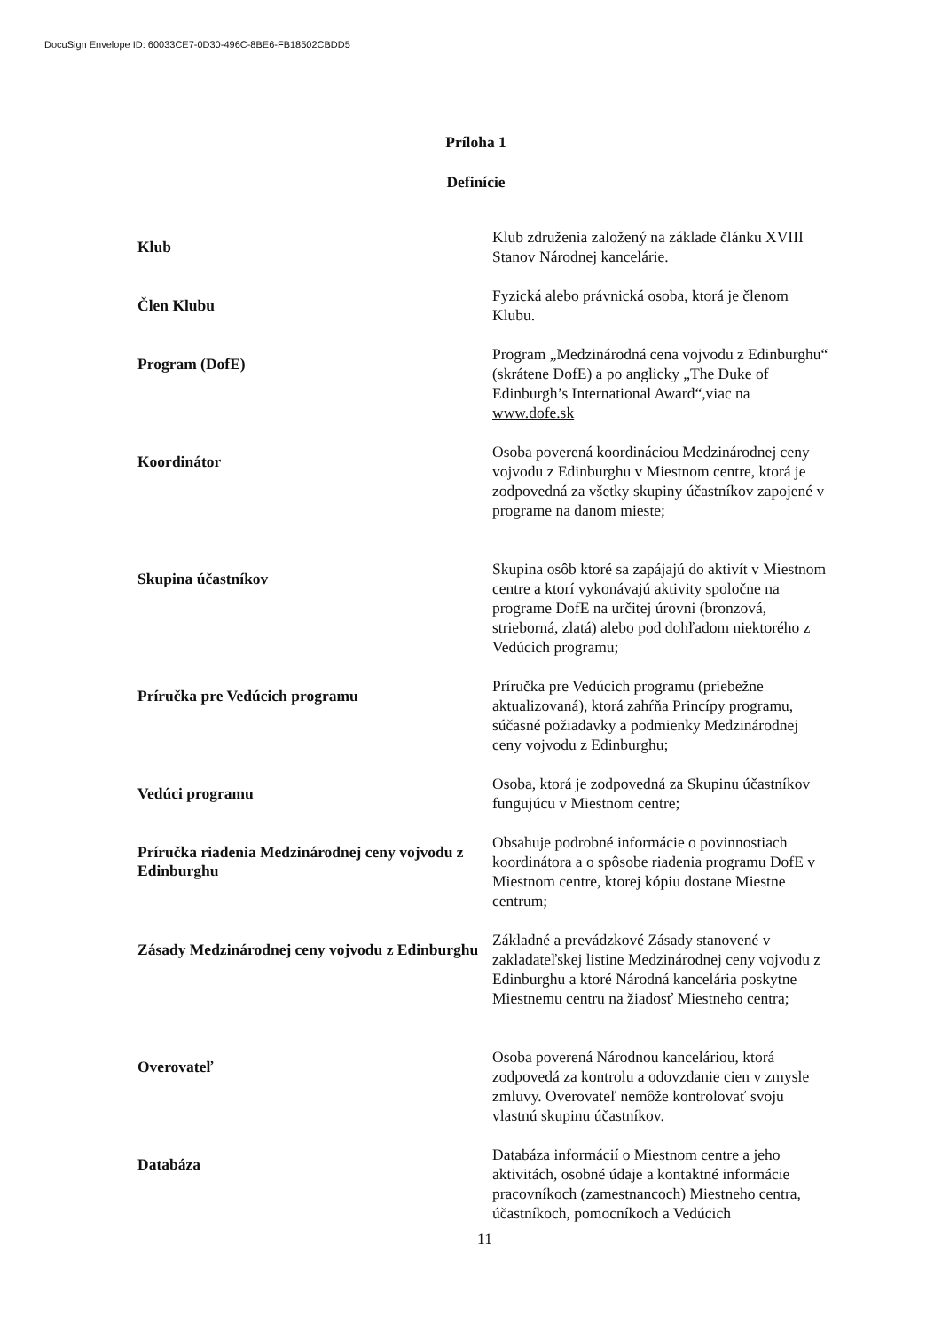DocuSign Envelope ID: 60033CE7-0D30-496C-8BE6-FB18502CBDD5
Príloha 1
Definície
Klub
Klub združenia založený na základe článku XVIII Stanov Národnej kancelárie.
Člen Klubu
Fyzická alebo právnická osoba, ktorá je členom Klubu.
Program (DofE)
Program „Medzinárodná cena vojvodu z Edinburghu“ (skrátene DofE) a po anglicky „The Duke of Edinburgh’s International Award“,viac na www.dofe.sk
Koordinátor
Osoba poverená koordináciou Medzinárodnej ceny vojvodu z Edinburghu v Miestnom centre, ktorá je zodpovedná za všetky skupiny účastníkov zapojené v programe na danom mieste;
Skupina účastníkov
Skupina osôb ktoré sa zapájajú do aktivít v Miestnom centre a ktorí vykonávajú aktivity spoločne na programe DofE na určitej úrovni (bronzová, strieborná, zlatá) alebo pod dohľadom niektorého z Vedúcich programu;
Príručka pre Vedúcich programu
Príručka pre Vedúcich programu (priebežne aktualizovaná), ktorá zahŕňa Princípy programu, súčasné požiadavky a podmienky Medzinárodnej ceny vojvodu z Edinburghu;
Vedúci programu
Osoba, ktorá je zodpovedná za Skupinu účastníkov fungujúcu v Miestnom centre;
Príručka riadenia Medzinárodnej ceny vojvodu z Edinburghu
Obsahuje podrobné informácie o povinnostiach koordinátora a o spôsobe riadenia programu DofE v Miestnom centre, ktorej kópiu dostane Miestne centrum;
Zásady Medzinárodnej ceny vojvodu z Edinburghu
Základné a prevádzkové Zásady stanovené v zakladateľskej listine Medzinárodnej ceny vojvodu z Edinburghu a ktoré Národná kancelária poskytne Miestnemu centru na žiadosť Miestneho centra;
Overovateľ
Osoba poverená Národnou kanceláriou, ktorá zodpovedá za kontrolu a odovzdanie cien v zmysle zmluvy. Overovateľ nemôže kontrolovať svoju vlastnú skupinu účastníkov.
Databáza
Databáza informácií o Miestnom centre a jeho aktivitách, osobné údaje a kontaktné informácie pracovníkoch (zamestnancoch) Miestneho centra, účastníkoch, pomocníkoch a Vedúcich
11